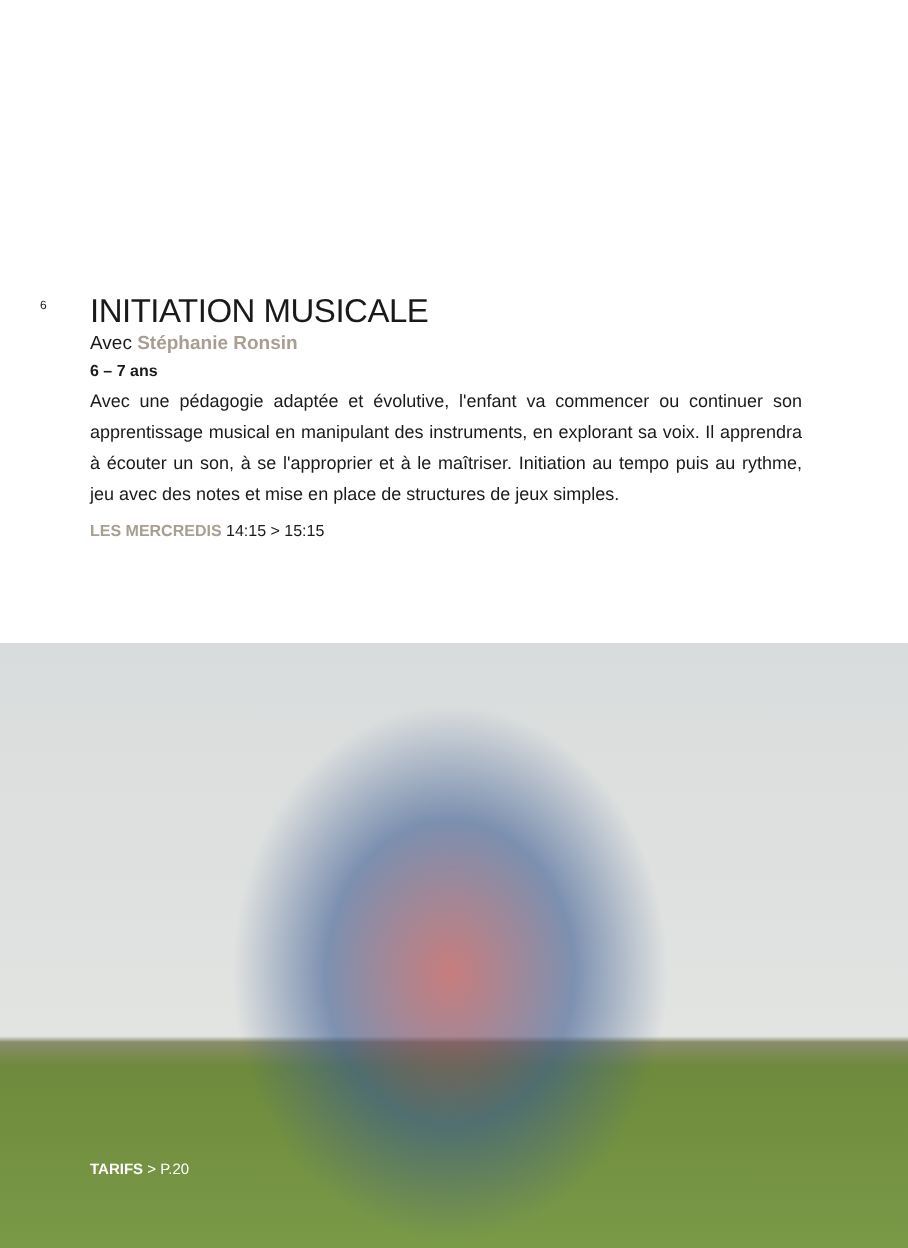6
INITIATION MUSICALE
Avec Stéphanie Ronsin
6 – 7 ans
Avec une pédagogie adaptée et évolutive, l'enfant va commencer ou continuer son apprentissage musical en manipulant des instruments, en explorant sa voix. Il apprendra à écouter un son, à se l'approprier et à le maîtriser. Initiation au tempo puis au rythme, jeu avec des notes et mise en place de structures de jeux simples.
LES MERCREDIS 14:15 > 15:15
TARIFS > P.20